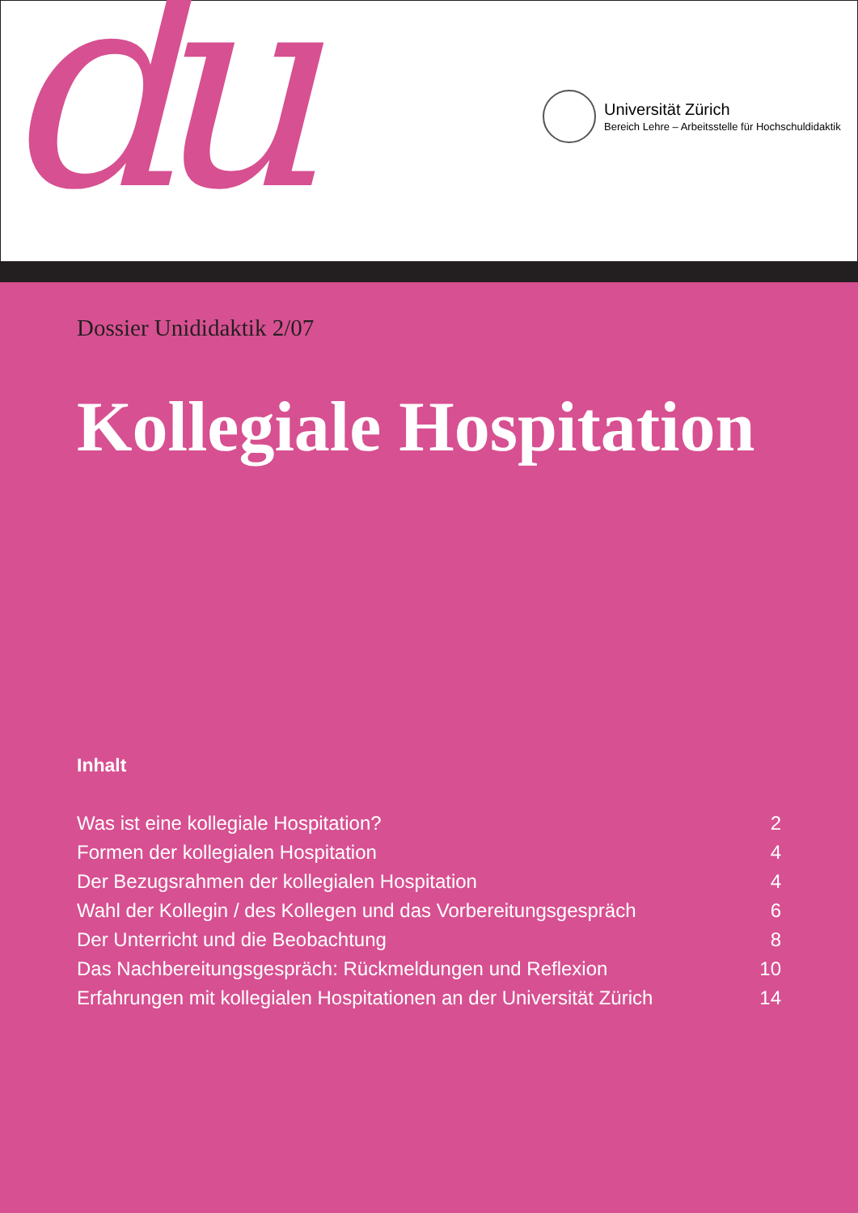du
Universität Zürich
Bereich Lehre – Arbeitsstelle für Hochschuldidaktik
Dossier Unididaktik 2/07
Kollegiale Hospitation
Inhalt
| Was ist eine kollegiale Hospitation? | 2 |
| Formen der kollegialen Hospitation | 4 |
| Der Bezugsrahmen der kollegialen Hospitation | 4 |
| Wahl der Kollegin / des Kollegen und das Vorbereitungsgespräch | 6 |
| Der Unterricht und die Beobachtung | 8 |
| Das Nachbereitungsgespräch: Rückmeldungen und Reflexion | 10 |
| Erfahrungen mit kollegialen Hospitationen an der Universität Zürich | 14 |